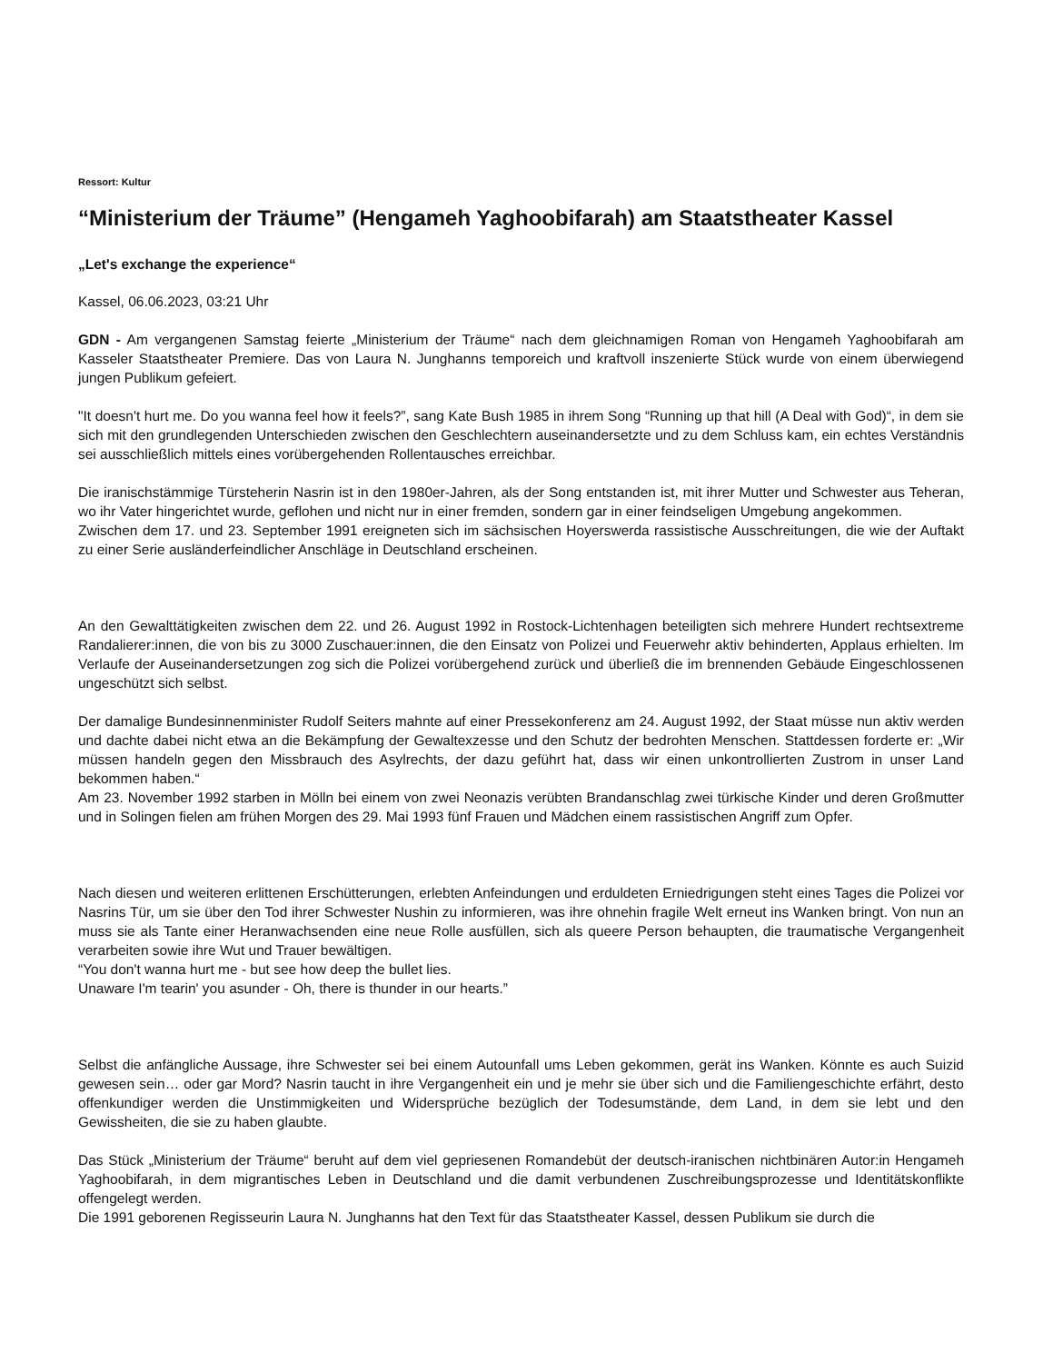Ressort: Kultur
“Ministerium der Träume” (Hengameh Yaghoobifarah) am Staatstheater Kassel
„Let's exchange the experience“
Kassel, 06.06.2023, 03:21 Uhr
GDN - Am vergangenen Samstag feierte „Ministerium der Träume“ nach dem gleichnamigen Roman von Hengameh Yaghoobifarah am Kasseler Staatstheater Premiere. Das von Laura N. Junghanns temporeich und kraftvoll inszenierte Stück wurde von einem überwiegend jungen Publikum gefeiert.
"It doesn't hurt me. Do you wanna feel how it feels?”, sang Kate Bush 1985 in ihrem Song “Running up that hill (A Deal with God)“, in dem sie sich mit den grundlegenden Unterschieden zwischen den Geschlechtern auseinandersetzte und zu dem Schluss kam, ein echtes Verständnis sei ausschließlich mittels eines vorübergehenden Rollentausches erreichbar.
Die iranischstämmige Türsteherin Nasrin ist in den 1980er-Jahren, als der Song entstanden ist, mit ihrer Mutter und Schwester aus Teheran, wo ihr Vater hingerichtet wurde, geflohen und nicht nur in einer fremden, sondern gar in einer feindseligen Umgebung angekommen.
Zwischen dem 17. und 23. September 1991 ereigneten sich im sächsischen Hoyerswerda rassistische Ausschreitungen, die wie der Auftakt zu einer Serie ausländerfeindlicher Anschläge in Deutschland erscheinen.
An den Gewalttätigkeiten zwischen dem 22. und 26. August 1992 in Rostock-Lichtenhagen beteiligten sich mehrere Hundert rechtsextreme Randalierer:innen, die von bis zu 3000 Zuschauer:innen, die den Einsatz von Polizei und Feuerwehr aktiv behinderten, Applaus erhielten. Im Verlaufe der Auseinandersetzungen zog sich die Polizei vorübergehend zurück und überließ die im brennenden Gebäude Eingeschlossenen ungeschützt sich selbst.
Der damalige Bundesinnenminister Rudolf Seiters mahnte auf einer Pressekonferenz am 24. August 1992, der Staat müsse nun aktiv werden und dachte dabei nicht etwa an die Bekämpfung der Gewaltexzesse und den Schutz der bedrohten Menschen. Stattdessen forderte er: „Wir müssen handeln gegen den Missbrauch des Asylrechts, der dazu geführt hat, dass wir einen unkontrollierten Zustrom in unser Land bekommen haben.“
Am 23. November 1992 starben in Mölln bei einem von zwei Neonazis verübten Brandanschlag zwei türkische Kinder und deren Großmutter und in Solingen fielen am frühen Morgen des 29. Mai 1993 fünf Frauen und Mädchen einem rassistischen Angriff zum Opfer.
Nach diesen und weiteren erlittenen Erschütterungen, erlebten Anfeindungen und erduldeten Erniedrigungen steht eines Tages die Polizei vor Nasrins Tür, um sie über den Tod ihrer Schwester Nushin zu informieren, was ihre ohnehin fragile Welt erneut ins Wanken bringt. Von nun an muss sie als Tante einer Heranwachsenden eine neue Rolle ausfüllen, sich als queere Person behaupten, die traumatische Vergangenheit verarbeiten sowie ihre Wut und Trauer bewältigen.
“You don't wanna hurt me - but see how deep the bullet lies.
Unaware I'm tearin' you asunder - Oh, there is thunder in our hearts.”
Selbst die anfängliche Aussage, ihre Schwester sei bei einem Autounfall ums Leben gekommen, gerät ins Wanken. Könnte es auch Suizid gewesen sein… oder gar Mord? Nasrin taucht in ihre Vergangenheit ein und je mehr sie über sich und die Familiengeschichte erfährt, desto offenkundiger werden die Unstimmigkeiten und Widersprüche bezüglich der Todesumstände, dem Land, in dem sie lebt und den Gewissheiten, die sie zu haben glaubte.
Das Stück „Ministerium der Träume“ beruht auf dem viel gepriesenen Romandebüt der deutsch-iranischen nichtbinären Autor:in Hengameh Yaghoobifarah, in dem migrantisches Leben in Deutschland und die damit verbundenen Zuschreibungsprozesse und Identitätskonflikte offengelegt werden.
Die 1991 geborenen Regisseurin Laura N. Junghanns hat den Text für das Staatstheater Kassel, dessen Publikum sie durch die